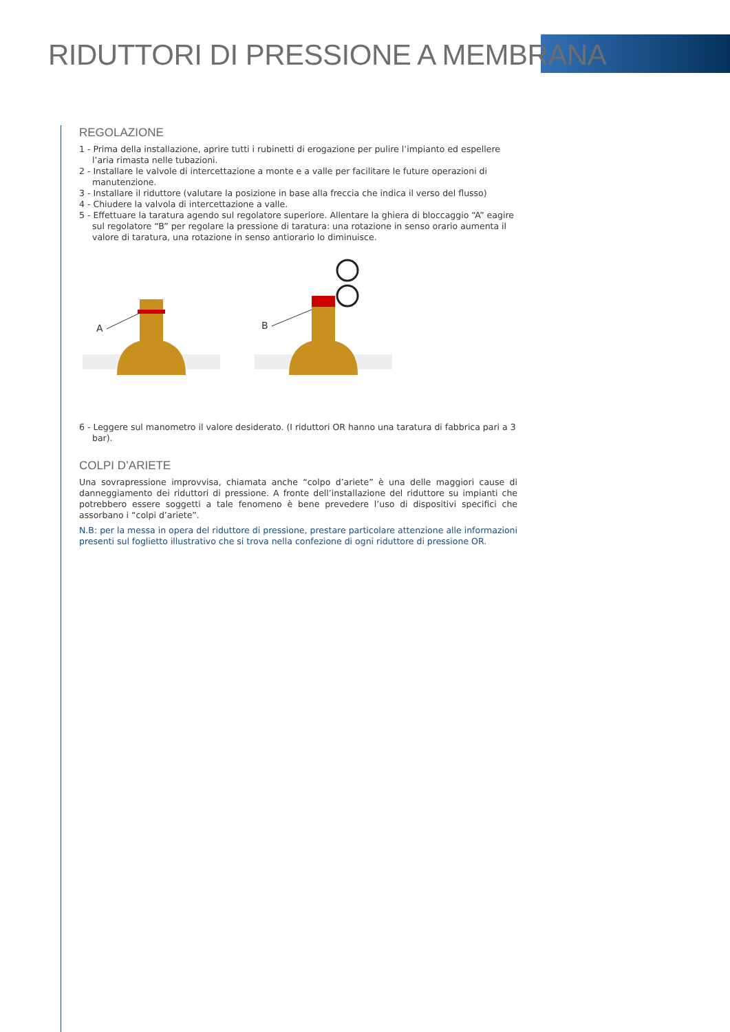RIDUTTORI DI PRESSIONE A MEMBRANA
REGOLAZIONE
1 - Prima della installazione, aprire tutti i rubinetti di erogazione per pulire l’impianto ed espellere l’aria rimasta nelle tubazioni.
2 - Installare le valvole di intercettazione a monte e a valle per facilitare le future operazioni di manutenzione.
3 - Installare il riduttore (valutare la posizione in base alla freccia che indica il verso del flusso)
4 - Chiudere la valvola di intercettazione a valle.
5 - Effettuare la taratura agendo sul regolatore superiore. Allentare la ghiera di bloccaggio “A” eagire sul regolatore “B” per regolare la pressione di taratura: una rotazione in senso orario aumenta il valore di taratura, una rotazione in senso antiorario lo diminuisce.
A
B
6 - Leggere sul manometro il valore desiderato. (I riduttori OR hanno una taratura di fabbrica pari a 3 bar).
COLPI D’ARIETE
Una sovrapressione improvvisa, chiamata anche “colpo d’ariete” è una delle maggiori cause di danneggiamento dei riduttori di pressione. A fronte dell’installazione del riduttore su impianti che potrebbero essere soggetti a tale fenomeno è bene prevedere l’uso di dispositivi specifici che assorbano i “colpi d’ariete”.
N.B: per la messa in opera del riduttore di pressione, prestare particolare attenzione alle informazioni presenti sul foglietto illustrativo che si trova nella confezione di ogni riduttore di pressione OR.